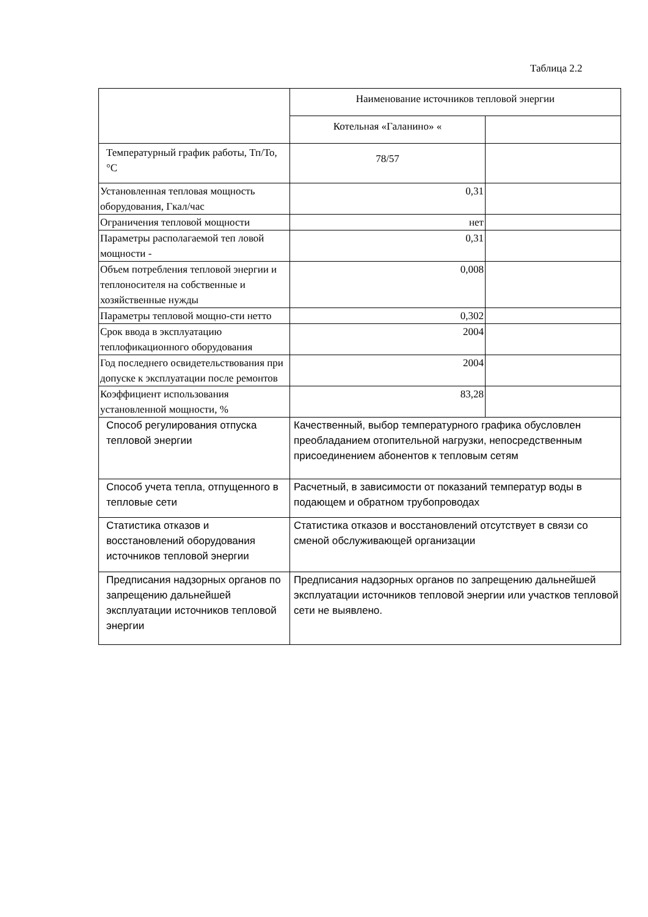Таблица 2.2
| | Наименование источников тепловой энергии | |
| | Котельная «Галанино» « | |
| Температурный график работы, Тп/То, °С | 78/57 | |
| Установленная тепловая мощность оборудования, Гкал/час | 0,31 | |
| Ограничения тепловой мощности | нет | |
| Параметры располагаемой теп ловой мощности - | 0,31 | |
| Объем потребления тепловой энергии и теплоносителя на собственные и хозяйственные нужды | 0,008 | |
| Параметры тепловой мощно-сти нетто | 0,302 | |
| Срок ввода в эксплуатацию теплофикационного оборудования | 2004 | |
| Год последнего освидетельствования при допуске к эксплуатации после ремонтов | 2004 | |
| Коэффициент использования установленной мощности, % | 83,28 | |
| Способ регулирования отпуска тепловой энергии | Качественный, выбор температурного графика обусловлен преобладанием отопительной нагрузки, непосредственным присоединением абонентов к тепловым сетям | |
| Способ учета тепла, отпущенного в тепловые сети | Расчетный, в зависимости от показаний температур воды в подающем и обратном трубопроводах | |
| Статистика отказов и восстановлений оборудования источников тепловой энергии | Статистика отказов и восстановлений отсутствует в связи со сменой обслуживающей организации | |
| Предписания надзорных органов по запрещению дальнейшей эксплуатации источников тепловой энергии | Предписания надзорных органов по запрещению дальнейшей эксплуатации источников тепловой энергии или участков тепловой сети не выявлено. | |